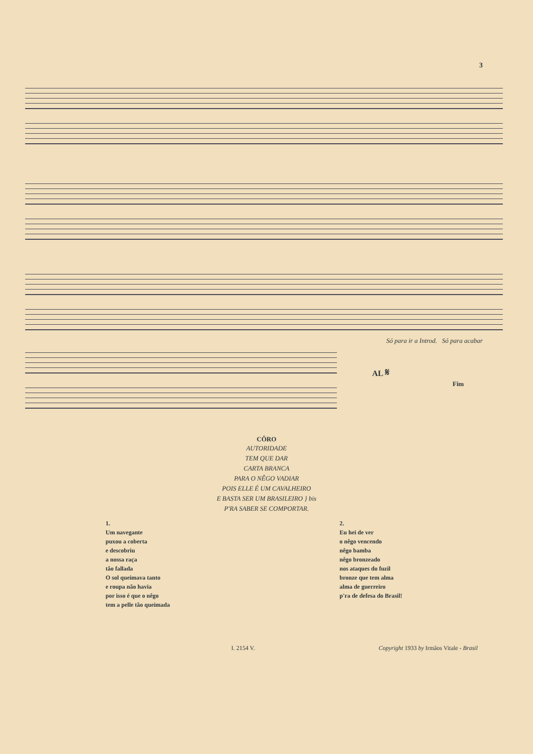3
Só para ir a Introd. Só para acabar
AL 𝄋
Fim
CÔRO
AUTORIDADE
TEM QUE DAR
CARTA BRANCA
PARA O NÊGO VADIAR
POIS ELLE É UM CAVALHEIRO
E BASTA SER UM BRASILEIRO } bis
P'RA SABER SE COMPORTAR.
1.
Um navegante
puxou a coberta
e descobriu
a nossa raça
tão fallada
O sol queimava tanto
e roupa não havia
por isso é que o nêgo
tem a pelle tão queimada
2.
Eu hei de ver
o nêgo vencendo
nêgo bamba
nêgo bronzeado
nos ataques do fuzil
bronze que tem alma
alma de guerreiro
p'ra de defesa do Brasil!
I. 2154 V. Copyright 1933 by Irmãos Vitale - Brasil